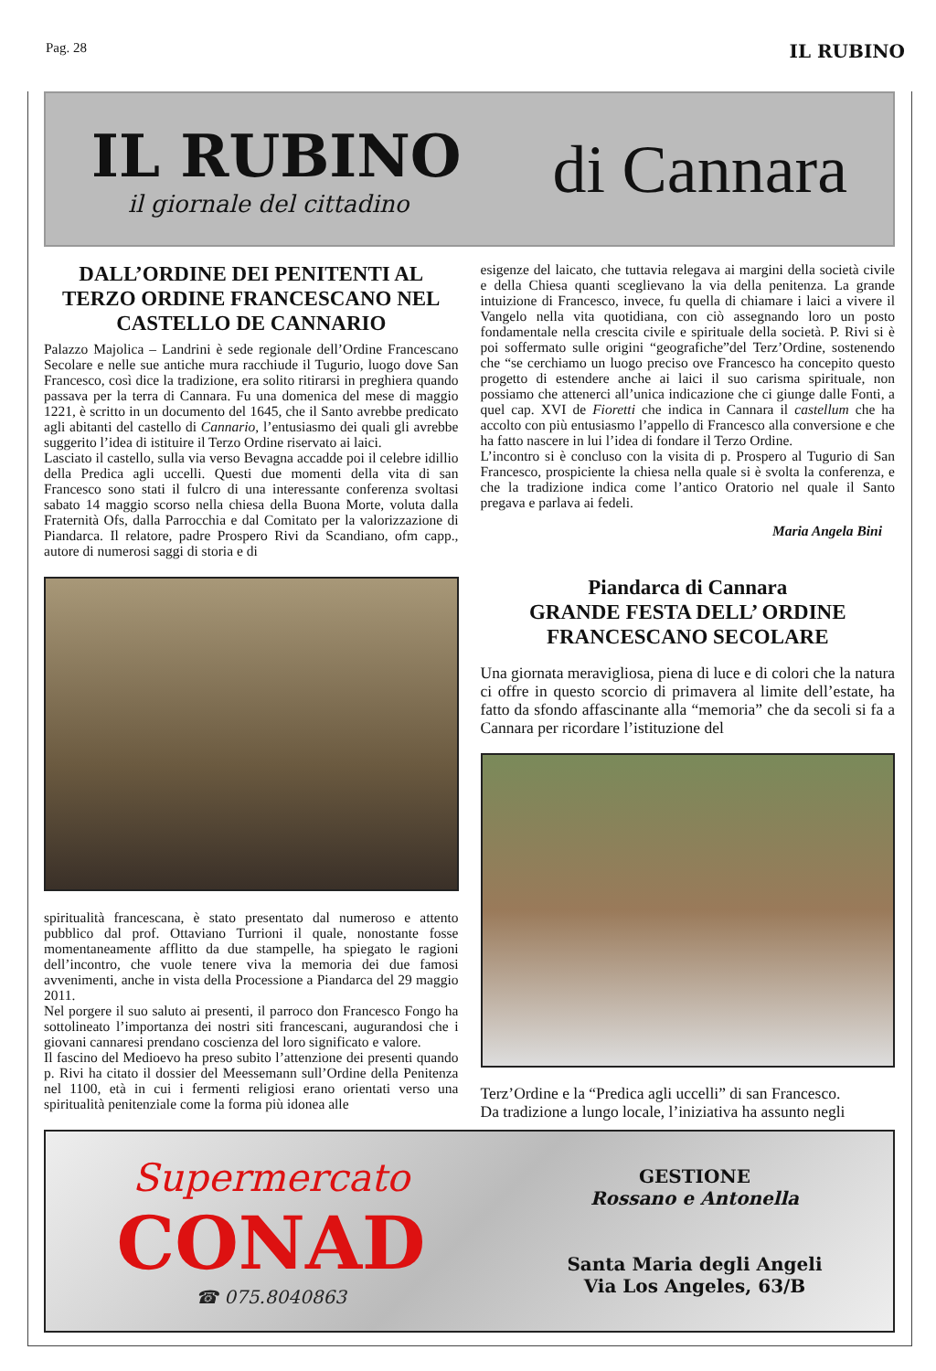Pag. 28 IL RUBINO
IL RUBINO
il giornale del cittadino
di Cannara
DALL’ORDINE DEI PENITENTI AL TERZO ORDINE FRANCESCANO NEL CASTELLO DE CANNARIO
Palazzo Majolica – Landrini è sede regionale dell’Ordine Francescano Secolare e nelle sue antiche mura racchiude il Tugurio, luogo dove San Francesco, così dice la tradizione, era solito ritirarsi in preghiera quando passava per la terra di Cannara. Fu una domenica del mese di maggio 1221, è scritto in un documento del 1645, che il Santo avrebbe predicato agli abitanti del castello di Cannario, l’entusiasmo dei quali gli avrebbe suggerito l’idea di istituire il Terzo Ordine riservato ai laici.
Lasciato il castello, sulla via verso Bevagna accadde poi il celebre idillio della Predica agli uccelli. Questi due momenti della vita di san Francesco sono stati il fulcro di una interessante conferenza svoltasi sabato 14 maggio scorso nella chiesa della Buona Morte, voluta dalla Fraternità Ofs, dalla Parrocchia e dal Comitato per la valorizzazione di Piandarca. Il relatore, padre Prospero Rivi da Scandiano, ofm capp., autore di numerosi saggi di storia e di
spiritualità francescana, è stato presentato dal numeroso e attento pubblico dal prof. Ottaviano Turrioni il quale, nonostante fosse momentaneamente afflitto da due stampelle, ha spiegato le ragioni dell’incontro, che vuole tenere viva la memoria dei due famosi avvenimenti, anche in vista della Processione a Piandarca del 29 maggio 2011.
Nel porgere il suo saluto ai presenti, il parroco don Francesco Fongo ha sottolineato l’importanza dei nostri siti francescani, augurandosi che i giovani cannaresi prendano coscienza del loro significato e valore.
Il fascino del Medioevo ha preso subito l’attenzione dei presenti quando p. Rivi ha citato il dossier del Meessemann sull’Ordine della Penitenza nel 1100, età in cui i fermenti religiosi erano orientati verso una spiritualità penitenziale come la forma più idonea alle
esigenze del laicato, che tuttavia relegava ai margini della società civile e della Chiesa quanti sceglievano la via della penitenza. La grande intuizione di Francesco, invece, fu quella di chiamare i laici a vivere il Vangelo nella vita quotidiana, con ciò assegnando loro un posto fondamentale nella crescita civile e spirituale della società. P. Rivi si è poi soffermato sulle origini “geografiche”del Terz’Ordine, sostenendo che “se cerchiamo un luogo preciso ove Francesco ha concepito questo progetto di estendere anche ai laici il suo carisma spirituale, non possiamo che attenerci all’unica indicazione che ci giunge dalle Fonti, a quel cap. XVI de Fioretti che indica in Cannara il castellum che ha accolto con più entusiasmo l’appello di Francesco alla conversione e che ha fatto nascere in lui l’idea di fondare il Terzo Ordine.
L’incontro si è concluso con la visita di p. Prospero al Tugurio di San Francesco, prospiciente la chiesa nella quale si è svolta la conferenza, e che la tradizione indica come l’antico Oratorio nel quale il Santo pregava e parlava ai fedeli.
Maria Angela Bini
Piandarca di Cannara
GRANDE FESTA DELL’ ORDINE FRANCESCANO SECOLARE
Una giornata meravigliosa, piena di luce e di colori che la natura ci offre in questo scorcio di primavera al limite dell’estate, ha fatto da sfondo affascinante alla “memoria” che da secoli si fa a Cannara per ricordare l’istituzione del
Terz’Ordine e la “Predica agli uccelli” di san Francesco.
Da tradizione a lungo locale, l’iniziativa ha assunto negli
Supermercato
CONAD
☎ 075.8040863
GESTIONE
Rossano e Antonella
Santa Maria degli Angeli
Via Los Angeles, 63/B